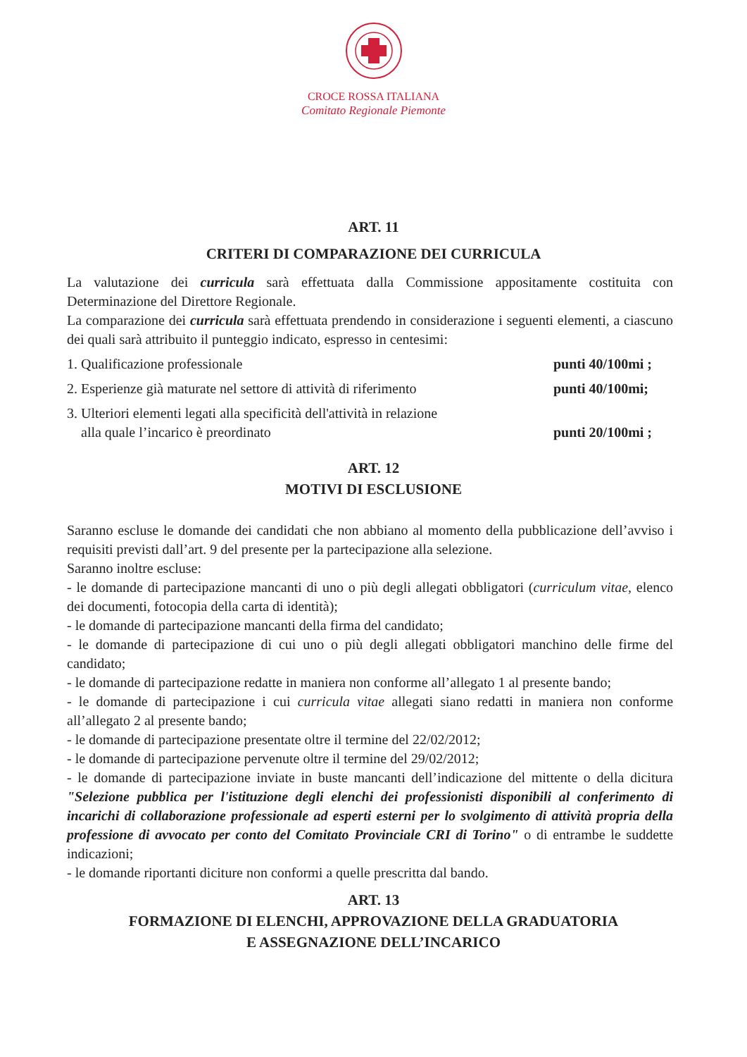CROCE ROSSA ITALIANA
Comitato Regionale Piemonte
ART. 11
CRITERI DI COMPARAZIONE DEI CURRICULA
La valutazione dei curricula sarà effettuata dalla Commissione appositamente costituita con Determinazione del Direttore Regionale.
La comparazione dei curricula sarà effettuata prendendo in considerazione i seguenti elementi, a ciascuno dei quali sarà attribuito il punteggio indicato, espresso in centesimi:
1. Qualificazione professionale punti 40/100mi ;
2. Esperienze già maturate nel settore di attività di riferimento punti 40/100mi;
3. Ulteriori elementi legati alla specificità dell'attività in relazione
alla quale l’incarico è preordinato punti 20/100mi ;
ART. 12
MOTIVI DI ESCLUSIONE
Saranno escluse le domande dei candidati che non abbiano al momento della pubblicazione dell’avviso i requisiti previsti dall’art. 9 del presente per la partecipazione alla selezione.
Saranno inoltre escluse:
- le domande di partecipazione mancanti di uno o più degli allegati obbligatori (curriculum vitae, elenco dei documenti, fotocopia della carta di identità);
- le domande di partecipazione mancanti della firma del candidato;
- le domande di partecipazione di cui uno o più degli allegati obbligatori manchino delle firme del candidato;
- le domande di partecipazione redatte in maniera non conforme all’allegato 1 al presente bando;
- le domande di partecipazione i cui curricula vitae allegati siano redatti in maniera non conforme all’allegato 2 al presente bando;
- le domande di partecipazione presentate oltre il termine del 22/02/2012;
- le domande di partecipazione pervenute oltre il termine del 29/02/2012;
- le domande di partecipazione inviate in buste mancanti dell’indicazione del mittente o della dicitura "Selezione pubblica per l'istituzione degli elenchi dei professionisti disponibili al conferimento di incarichi di collaborazione professionale ad esperti esterni per lo svolgimento di attività propria della professione di avvocato per conto del Comitato Provinciale CRI di Torino" o di entrambe le suddette indicazioni;
- le domande riportanti diciture non conformi a quelle prescritta dal bando.
ART. 13
FORMAZIONE DI ELENCHI, APPROVAZIONE DELLA GRADUATORIA
E ASSEGNAZIONE DELL’INCARICO